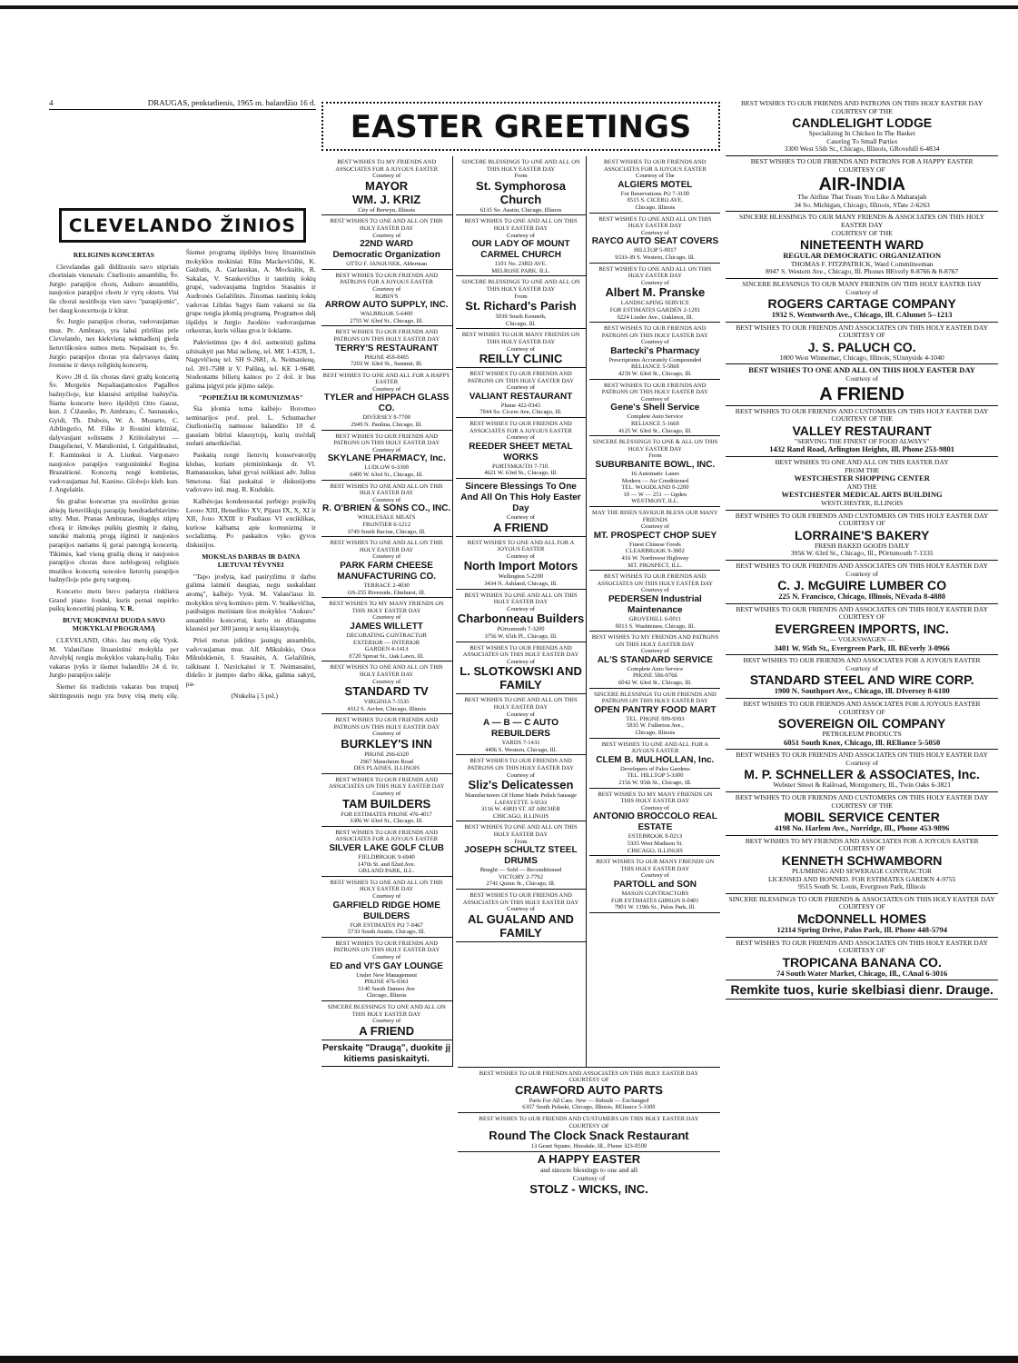4 DRAUGAS, penktadienis, 1965 m. balandžio 16 d.
CLEVELANDO ŽINIOS
RELIGINIS KONCERTAS
Clevelandas gali didžiuotis savo stipriais choriniais vienetais: Čiurlionio ansambliu, Šv. Jurgio parapijos choru, Aukuro ansambliu, naujosios parapijos choru ir vyrų oktetu. Visi šie chorai nesiriboja vien savo "parapijomis", bet daug koncertuoja ir kitur.
Šv. Jurgio parapijos choras, vadovaujamas muz. Pr. Ambrazo, yra labai pririštas prie Clevelando, nes kiekvieną sekmadienį gieda lietuviškosios sumos metu. Nepaisant to, Šv. Jurgio parapijos choras yra dalyvavęs dainų šventėse ir davęs religinių koncertų.
Kovo 28 d. šis choras davė gražų koncertą Šv. Mergelės Nepaliaujamosios Pagalbos bažnyčioje, kur klausėsi artipilnė bažnyčia. Šiame koncerte buvo išpildyti Otto Gausz, kun. J. Čižausko, Pr. Ambrazo, Č. Sasnausko, Gyidi, Th. Dubois, W. A. Mozarto, C. Aiblingerio, M. Filke ir Rossini kūriniai, dalyvaujant solistams J Krištolaitytei — Daugelienei, V. Matulioniui, I. Grigaliūnaitei, F. Kaminskui ir A. Liutkui. Vargonavo naujosios parapijos vargonininkė Regina Brazaitienė. Koncertą rengė komitetas, vadovaujamas Jul. Kazėno. Globojo kleb. kun. J. Angelaitis.
Šis gražus koncertas yra nuoširdus gestas abiejų lietuviškųjų parapijų bendradarbiavimo srity. Muz. Pranas Ambrazas, išugdęs stiprų chorą ir išmokęs puikių giesmių ir dainų, suteikė malonią progą išgirsti ir naujosios parapijos nariams šį gerai parengtą koncertą. Tikimės, kad vieną gražią dieną ir naujosios parapijos choras duos neblogesnį religinės muzikos koncertą senosios lietuvių parapijos bažnyčioje prie gerų vargonų.
Koncerto metu buvo padaryta rinkliava Grand piano fondui, kuris pernai nupirko puikų koncertinį pianiną. V. R.
BUVĘ MOKINIAI DUODA SAVO MOKYKLAI PROGRAMĄ
CLEVELAND, Ohio. Jau metų eilę Vysk. M. Valančiaus lituanistinė mokykla per Atvelykį rengia mokyklos vakarą-balių. Toks vakaras įvyks ir šiemet balandžio 24 d. šv. Jurgio parapijos salėje
Šiemet šis tradicinis vakaras bus truputį skirtingesnis negu yra buvę visą metų eilę. Šiemet programą išpildys buvę lituanistinės mokyklos mokiniai: Rūta Mackevičiūtė, K. Gaižutis, A. Garlauskas, A. Mockaitis, R. Sakalas, V. Stankevičius ir tautinių šokių grupė, vadovaujama Ingridos Stasaitės ir Audronės Gelažiūtės. Žinomas tautinių šokių vadovas Liūdas Sagys šiam vakarui su šia grupe rengia įdomią programą. Programos dalį išpildys ir Jurgio Juodėno vadovaujamas orkestras, kuris vėliau gros ir šokiams.
Pakvietimus (po 4 dol. asmeniui) galima užsisakyti pas Mai nelienę, tel. ME 1-4328, L. Nagevičienę tel. SH 9-2681, A. Neimanienę, tel. 391-7588 ir V. Palūną, tel. KE 1-9648. Studentams bilietų kainos po 2 dol. ir bus galima įsigyti prie įėjimo salėje.
"POPIEŽIAI IR KOMUNIZMAS"
Šia įdomia tema kalbėjo Boromeo seminarijos prof. prel. L. Schumacher čiurlioniečių namuose balandžio 10 d. gausiam būriui klausytojų, kurių trečdalį sudarė amerikiečiai.
Paskaitą rengė lietuvių konservatorijų klubas, kuriam pirmininkauja dr. Vl. Ramanauskas, labai gyvai reiškiasi adv. Julius Smetona. Šiai paskaitai ir diskusijoms vadovavo inž. mag. R. Kudukis.
Kalbėtojas kondensuotai perbėgo popiežių Leono XIII, Benedikto XV, Pijaus IX, X, XI ir XII, Jono XXIII ir Pauliaus VI enciklikas, kuriose kalbama apie komunizmą ir socializmą. Po paskaitos vyko gyvos diskusijos.
MOKSLAS DARBAS IR DAINA LIETUVAI TĖVYNEI
"Tapo įrodyta, kad pasiryžimu ir darbu galima laimėti daugiau, negu suskaldant atomą", kalbėjo Vysk. M. Valančiaus lit. mokyklos tėvų komiteto pirm. V. Staškevičius, pasibaigus metiniam šios mokyklos "Aukuro" ansamblio koncertui, kurio su džiaugsmu klausėsi per 300 jaunų ir senų klausytojų.
Prieš metus įsikūręs jaunųjų ansamblis, vadovaujamas muz. Alf. Mikulskio, Onos Mikulskienės, I. Stasaitės, A. Gelažiūtės, talkinant I. Navickaitei ir T. Neimanaitei, didelio ir įtempto darbo dėka, galima sakyti, pa-
(Nukelta į 5 psl.)
EASTER GREETINGS
BEST WISHES TO MY FRIENDS AND ASSOCIATES FOR A JOYOUS EASTER
Courtesy of
MAYOR
WM. J. KRIZ
City of Berwyn, Illinois
BEST WISHES TO ONE AND ALL ON THIS HOLY EASTER DAY
Courtesy of
22ND WARD
Democratic Organization
OTTO F. JANOUSEK, Alderman
BEST WISHES TO OUR FRIENDS AND PATRONS FOR A JOYOUS EASTER
Courtesy of
ROBIN'S
ARROW AUTO SUPPLY, INC.
WALBROOK 5-6400
2755 W. 63rd St., Chicago, Ill.
BEST WISHES TO OUR FRIENDS AND PATRONS ON THIS HOLY EASTER DAY
TERRY'S RESTAURANT
PHONE 458-8485
7203 W. 63rd St., Summit, Ill.
BEST WISHES TO ONE AND ALL FOR A HAPPY EASTER
Courtesy of
TYLER and HIPPACH GLASS CO.
DIVERSEY 8-7700
2949 N. Paulina, Chicago, Ill.
BEST WISHES TO OUR FRIENDS AND PATRONS ON THIS HOLY EASTER DAY
Courtesy of
SKYLANE PHARMACY, Inc.
LUDLOW 6-3398
6400 W. 63rd St., Chicago, Ill.
BEST WISHES TO ONE AND ALL ON THIS HOLY EASTER DAY
Courtesy of
R. O'BRIEN & SONS CO., INC.
WHOLESALE MEATS
FRONTIER 6-1212
3749 South Racine, Chicago, Ill.
BEST WISHES TO ONE AND ALL ON THIS HOLY EASTER DAY
Courtesy of
PARK FARM CHEESE MANUFACTURING CO.
TERRACE 2-4030
OS-255 Riverside, Elmhurst, Ill.
BEST WISHES TO MY MANY FRIENDS ON THIS HOLY EASTER DAY
Courtesy of
JAMES WILLETT
DECORATING CONTRACTOR
EXTERIOR — INTERIOR
GARDEN 4-1413
8720 Sproat St., Oak Lawn, Ill.
BEST WISHES TO ONE AND ALL ON THIS HOLY EASTER DAY
Courtesy of
STANDARD TV
VIRGINIA 7-5535
4312 S. Archer, Chicago, Illinois
BEST WISHES TO OUR FRIENDS AND PATRONS ON THIS HOLY EASTER DAY
Courtesy of
BURKLEY'S INN
PHONE 296-6320
2967 Mannheim Road
DES PLAINES, ILLINOIS
BEST WISHES TO OUR FRIENDS AND ASSOCIATES ON THIS HOLY EASTER DAY
Courtesy of
TAM BUILDERS
FOR ESTIMATES PHONE 476-4017
3306 W. 63rd St., Chicago, Ill.
BEST WISHES TO OUR FRIENDS AND ASSOCIATES FOR A JOYOUS EASTER
SILVER LAKE GOLF CLUB
FIELDBROOK 9-6940
147th St. and 82nd Ave.
ORLAND PARK, ILL.
BEST WISHES TO ONE AND ALL ON THIS HOLY EASTER DAY
Courtesy of
GARFIELD RIDGE HOME BUILDERS
FOR ESTIMATES PO 7-8467
5733 South Austin, Chicago, Ill.
BEST WISHES TO OUR FRIENDS AND PATRONS ON THIS HOLY EASTER DAY
Courtesy of
ED and VI'S GAY LOUNGE
Under New Management
PHONE 476-9361
5140 South Damen Ave
Chicago, Illinois
SINCERE BLESSINGS TO ONE AND ALL ON THIS HOLY EASTER DAY
Courtesy of
A FRIEND
Perskaitę "Draugą", duokite jį kitiems pasiskaityti.
SINCERE BLESSINGS TO ONE AND ALL ON THIS HOLY EASTER DAY
From
St. Symphorosa Church
6135 So. Austin, Chicago, Illinois
BEST WISHES TO ONE AND ALL ON THIS HOLY EASTER DAY
Courtesy of
OUR LADY OF MOUNT CARMEL CHURCH
1101 No. 23RD AVE.
MELROSE PARK, ILL.
SINCERE BLESSINGS TO ONE AND ALL ON THIS HOLY EASTER DAY
From
St. Richard's Parish
5039 South Kenneth,
Chicago, Ill.
BEST WISHES TO OUR MANY FRIENDS ON THIS HOLY EASTER DAY
Courtesy of
REILLY CLINIC
BEST WISHES TO OUR FRIENDS AND PATRONS ON THIS HOLY EASTER DAY
Courtesy of
VALIANT RESTAURANT
Phone 422-0345
7844 So. Cicero Ave, Chicago, Ill.
BEST WISHES TO OUR FRIENDS AND ASSOCIATES FOR A JOYOUS EASTER
Courtesy of
REEDER SHEET METAL WORKS
PORTSMOUTH 7-710.
4621 W. 63rd St., Chicago, Ill.
Sincere Blessings To One And All On This Holy Easter Day
Courtesy of
A FRIEND
BEST WISHES TO ONE AND ALL FOR A JOYOUS EASTER
Courtesy of
North Import Motors
Wellington 5-2200
3434 N. Ashland, Chicago, Ill.
BEST WISHES TO ONE AND ALL ON THIS HOLY EASTER DAY
Courtesy of
Charbonneau Builders
POrtsmouth 7-3200
3756 W. 65th Pl., Chicago, Ill.
BEST WISHES TO OUR FRIENDS AND ASSOCIATES ON THIS HOLY EASTER DAY
Courtesy of
L. SLOTKOWSKI AND FAMILY
BEST WISHES TO ONE AND ALL ON THIS HOLY EASTER DAY
Courtesy of
A — B — C AUTO REBUILDERS
YARDS 7-1431
4406 S. Western, Chicago, Ill.
BEST WISHES TO OUR FRIENDS AND PATRONS ON THIS HOLY EASTER DAY
Courtesy of
Sliz's Delicatessen
Manufacturers Of Home Made Polish Sausage
LAFAYETTE 3-9533
3116 W. 43RD ST. AT ARCHER
CHICAGO, ILLINOIS
BEST WISHES TO ONE AND ALL ON THIS HOLY EASTER DAY
From
JOSEPH SCHULTZ STEEL DRUMS
Bought — Sold — Reconditioned
VICTORY 2-7792
2741 Quinn St., Chicago, Ill.
BEST WISHES TO OUR FRIENDS AND ASSOCIATES ON THIS HOLY EASTER DAY
Courtesy of
AL GUALAND AND FAMILY
BEST WISHES TO OUR FRIENDS AND ASSOCIATES FOR A JOYOUS EASTER
Courtesy of The
ALGIERS MOTEL
For Reservations PO 7-3100
8515 S. CICERO AVE.
Chicago, Illinois
BEST WISHES TO ONE AND ALL ON THIS HOLY EASTER DAY
Courtesy of
RAYCO AUTO SEAT COVERS
HILLTOP 5-8817
9533-39 S. Western, Chicago, Ill.
BEST WISHES TO ONE AND ALL ON THIS HOLY EASTER DAY
Courtesy of
Albert M. Pranske
LANDSCAPING SERVICE
FOR ESTIMATES GARDEN 2-1281
8224 Linder Ave., Oaklawn, Ill.
BEST WISHES TO OUR FRIENDS AND PATRONS ON THIS HOLY EASTER DAY
Courtesy of
Bartecki's Pharmacy
Prescriptions Accurately Compounded
RELIANCE 5-5868
4259 W. 63rd St., Chicago, Ill.
BEST WISHES TO OUR FRIENDS AND PATRONS ON THIS HOLY EASTER DAY
Courtesy of
Gene's Shell Service
Complete Auto Service
RELIANCE 5-1668
4125 W. 63rd St., Chicago, Ill.
SINCERE BLESSINGS TO ONE & ALL ON THIS HOLY EASTER DAY
From
SUBURBANITE BOWL, INC.
16 Automatic Lanes
Modern — Air Conditioned
TEL. WOODLAND 8-2200
18 — W — 251 — Ogden
WESTMONT, ILL.
MAY THE RISEN SAVIOUR BLESS OUR MANY FRIENDS
Courtesy of
MT. PROSPECT CHOP SUEY
Finest Chinese Foods
CLEARBROOK 9-3902
416 W. Northwest Highway
MT. PROSPECT, ILL.
BEST WISHES TO OUR FRIENDS AND ASSOCIATES ON THIS HOLY EASTER DAY
Courtesy of
PEDERSEN Industrial Maintenance
GROVEHILL 6-0011
8013 S. Washtenaw, Chicago, Ill.
BEST WISHES TO MY FRIENDS AND PATRONS ON THIS HOLY EASTER DAY
Courtesy of
AL'S STANDARD SERVICE
Complete Auto Service
PHONE 586-9766
6042 W. 63rd St., Chicago, Ill.
SINCERE BLESSINGS TO OUR FRIENDS AND PATRONS ON THIS HOLY EASTER DAY
OPEN PANTRY FOOD MART
TEL. PHONE 889-9393
5835 W. Fullerton Ave.,
Chicago, Illinois
BEST WISHES TO ONE AND ALL FOR A JOYOUS EASTER
CLEM B. MULHOLLAN, Inc.
Developers of Palos Gardens
TEL. HILLTOP 5-3300
2156 W. 95th St., Chicago, Ill.
BEST WISHES TO MY MANY FRIENDS ON THIS HOLY EASTER DAY
Courtesy of
ANTONIO BROCCOLO REAL ESTATE
ESTEBROOK 8-0213
5335 West Madison St.
CHICAGO, ILLINOIS
BEST WISHES TO OUR MANY FRIENDS ON THIS HOLY EASTER DAY
Courtesy of
PARTOLL and SON
MASON CONTRACTORS
FOR ESTIMATES GIBSON 8-0401
7901 W. 119th St., Palos Park, Ill.
BEST WISHES TO OUR FRIENDS AND ASSOCIATES ON THIS HOLY EASTER DAY
COURTESY OF
CRAWFORD AUTO PARTS
Parts For All Cars. New — Rebuilt — Exchanged
6357 South Pulaski, Chicago, Illinois, REliance 5-3388
BEST WISHES TO OUR FRIENDS AND CUSTOMERS ON THIS HOLY EASTER DAY
COURTESY OF
Round The Clock Snack Restaurant
13 Grant Square, Hinsdale, Ill., Phone 323-8500
A HAPPY EASTER
and sincere blessings to one and all
Courtesy of
STOLZ - WICKS, INC.
BEST WISHES TO OUR FRIENDS AND PATRONS ON THIS HOLY EASTER DAY
COURTESY OF THE
CANDLELIGHT LODGE
Specializing In Chicken In The Basket
Catering To Small Parties
3300 West 55th St., Chicago, Illinois, GRovehill 6-4834
BEST WISHES TO OUR FRIENDS AND PATRONS FOR A HAPPY EASTER
COURTESY OF
AIR-INDIA
The Airline That Treats You Like A Maharajah
34 So. Michigan, Chicago, Illinois, STate 2-6263
SINCERE BLESSINGS TO OUR MANY FRIENDS & ASSOCIATES ON THIS HOLY EASTER DAY
COURTESY OF THE
NINETEENTH WARD
REGULAR DEMOCRATIC ORGANIZATION
THOMAS F. FITZPATRICK, Ward Committeeman
8947 S. Western Ave., Chicago, Ill. Phones BEverly 8-8766 & 8-8767
SINCERE BLESSINGS TO OUR MANY FRIENDS ON THIS HOLY EASTER DAY
Courtesy of
ROGERS CARTAGE COMPANY
1932 S. Wentworth Ave., Chicago, Ill. CAlumet 5--1213
BEST WISHES TO OUR FRIENDS AND ASSOCIATES ON THIS HOLY EASTER DAY
COURTESY OF
J. S. PALUCH CO.
1800 West Winnemac, Chicago, Illinois, SUnnyside 4-1040
BEST WISHES TO ONE AND ALL ON THIS HOLY EASTER DAY
Courtesy of
A FRIEND
BEST WISHES TO OUR FRIENDS AND CUSTOMERS ON THIS HOLY EASTER DAY
COURTESY OF THE
VALLEY RESTAURANT
"SERVING THE FINEST OF FOOD ALWAYS"
1432 Rand Road, Arlington Heights, Ill. Phone 253-9801
BEST WISHES TO ONE AND ALL ON THIS EASTER DAY
FROM THE
WESTCHESTER SHOPPING CENTER
AND THE
WESTCHESTER MEDICAL ARTS BUILDING
WESTCHESTER, ILLINOIS
BEST WISHES TO OUR FRIENDS AND CUSTOMERS ON THIS HOLY EASTER DAY
COURTESY OF
LORRAINE'S BAKERY
FRESH BAKED GOODS DAILY
3956 W. 63rd St., Chicago, Ill., POrtsmouth 7-1335
BEST WISHES TO OUR FRIENDS AND ASSOCIATES ON THIS HOLY EASTER DAY
Courtesy of
C. J. McGUIRE LUMBER CO
225 N. Francisco, Chicago, Illinois, NEvada 8-4880
BEST WISHES TO OUR FRIENDS AND ASSOCIATES ON THIS HOLY EASTER DAY
COURTESY OF
EVERGREEN IMPORTS, INC.
— VOLKSWAGEN —
3401 W. 95th St., Evergreen Park, Ill. BEverly 3-0966
BEST WISHES TO OUR FRIENDS AND ASSOCIATES FOR A JOYOUS EASTER
Courtesy of
STANDARD STEEL AND WIRE CORP.
1900 N. Southport Ave., Chicago, Ill. DIversey 8-6100
BEST WISHES TO OUR FRIENDS AND ASSOCIATES FOR A JOYOUS EASTER
COURTESY OF
SOVEREIGN OIL COMPANY
PETROLEUM PRODUCTS
6051 South Knox, Chicago, Ill. REliance 5-5050
BEST WISHES TO OUR FRIENDS AND ASSOCIATES ON THIS HOLY EASTER DAY
Courtesy of
M. P. SCHNELLER & ASSOCIATES, Inc.
Webster Street & Railroad, Montgomery, Ill., Twin Oaks 6-3821
BEST WISHES TO OUR FRIENDS AND CUSTOMERS ON THIS HOLY EASTER DAY
COURTESY OF THE
MOBIL SERVICE CENTER
4198 No. Harlem Ave., Norridge, Ill., Phone 453-9896
BEST WISHES TO MY FRIENDS AND ASSOCIATES FOR A JOYOUS EASTER
COURTESY OF
KENNETH SCHWAMBORN
PLUMBING AND SEWERAGE CONTRACTOR
LICENSED AND BONNED. FOR ESTIMATES GARDEN 4-9755
9515 South St. Louis, Evergreen Park, Illinois
SINCERE BLESSINGS TO OUR FRIENDS & ASSOCIATES ON THIS HOLY EASTER DAY
COURTESY OF
McDONNELL HOMES
12114 Spring Drive, Palos Park, Ill. Phone 448-5794
BEST WISHES TO OUR FRIENDS AND ASSOCIATES ON THIS HOLY EASTER DAY
COURTESY OF
TROPICANA BANANA CO.
74 South Water Market, Chicago, Ill., CAnal 6-3016
Remkite tuos, kurie skelbiasi dienr. Drauge.